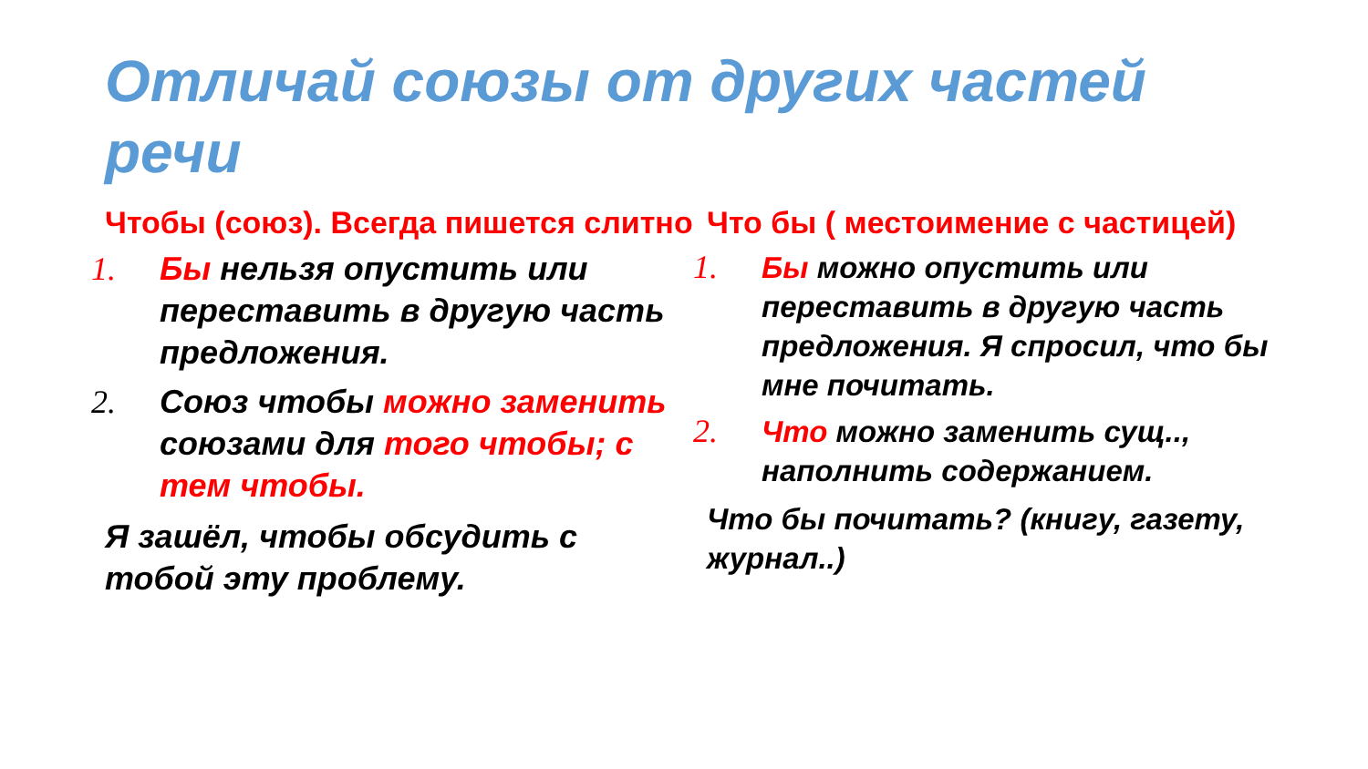Отличай союзы от других частей речи
Чтобы (союз). Всегда пишется слитно
1. Бы нельзя опустить или переставить в другую часть предложения.
2. Союз чтобы можно заменить союзами для того чтобы; с тем чтобы.
Я зашёл, чтобы обсудить с тобой эту проблему.
Что бы ( местоимение с частицей)
1. Бы можно опустить или переставить в другую часть предложения. Я спросил, что бы мне почитать.
2. Что можно заменить сущ.., наполнить содержанием.
Что бы почитать? (книгу, газету, журнал..)